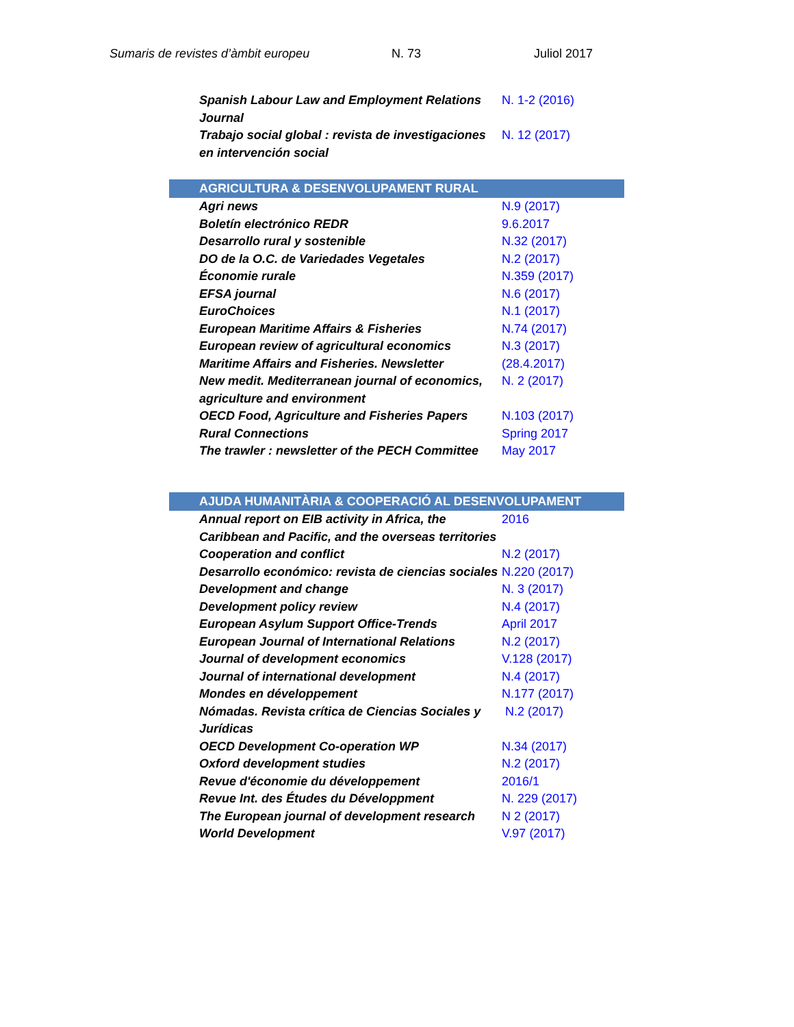Sumaris de revistes d’àmbit europeu N. 73 Juliol 2017
| Spanish Labour Law and Employment Relations Journal | N. 1-2 (2016) |
| Trabajo social global : revista de investigaciones en intervención social | N. 12 (2017) |
| AGRICULTURA & DESENVOLUPAMENT RURAL | |
| --- | --- |
| Agri news | N.9 (2017) |
| Boletín electrónico REDR | 9.6.2017 |
| Desarrollo rural y sostenible | N.32 (2017) |
| DO de la O.C. de Variedades Vegetales | N.2 (2017) |
| Économie rurale | N.359 (2017) |
| EFSA journal | N.6 (2017) |
| EuroChoices | N.1 (2017) |
| European Maritime Affairs & Fisheries | N.74 (2017) |
| European review of agricultural economics | N.3 (2017) |
| Maritime Affairs and Fisheries. Newsletter | (28.4.2017) |
| New medit. Mediterranean journal of economics, agriculture and environment | N. 2 (2017) |
| OECD Food, Agriculture and Fisheries Papers | N.103 (2017) |
| Rural Connections | Spring 2017 |
| The trawler : newsletter of the PECH Committee | May 2017 |
| AJUDA HUMANITÀRIA & COOPERACIÓ AL DESENVOLUPAMENT | |
| --- | --- |
| Annual report on EIB activity in Africa, the Caribbean and Pacific, and the overseas territories | 2016 |
| Cooperation and conflict | N.2 (2017) |
| Desarrollo económico: revista de ciencias sociales | N.220 (2017) |
| Development and change | N. 3 (2017) |
| Development policy review | N.4 (2017) |
| European Asylum Support Office-Trends | April 2017 |
| European Journal of International Relations | N.2 (2017) |
| Journal of development economics | V.128 (2017) |
| Journal of international development | N.4 (2017) |
| Mondes en développement | N.177 (2017) |
| Nómadas. Revista crítica de Ciencias Sociales y Jurídicas | N.2 (2017) |
| OECD Development Co-operation WP | N.34 (2017) |
| Oxford development studies | N.2 (2017) |
| Revue d'économie du développement | 2016/1 |
| Revue Int. des Études du Développment | N. 229 (2017) |
| The European journal of development research | N 2 (2017) |
| World Development | V.97 (2017) |